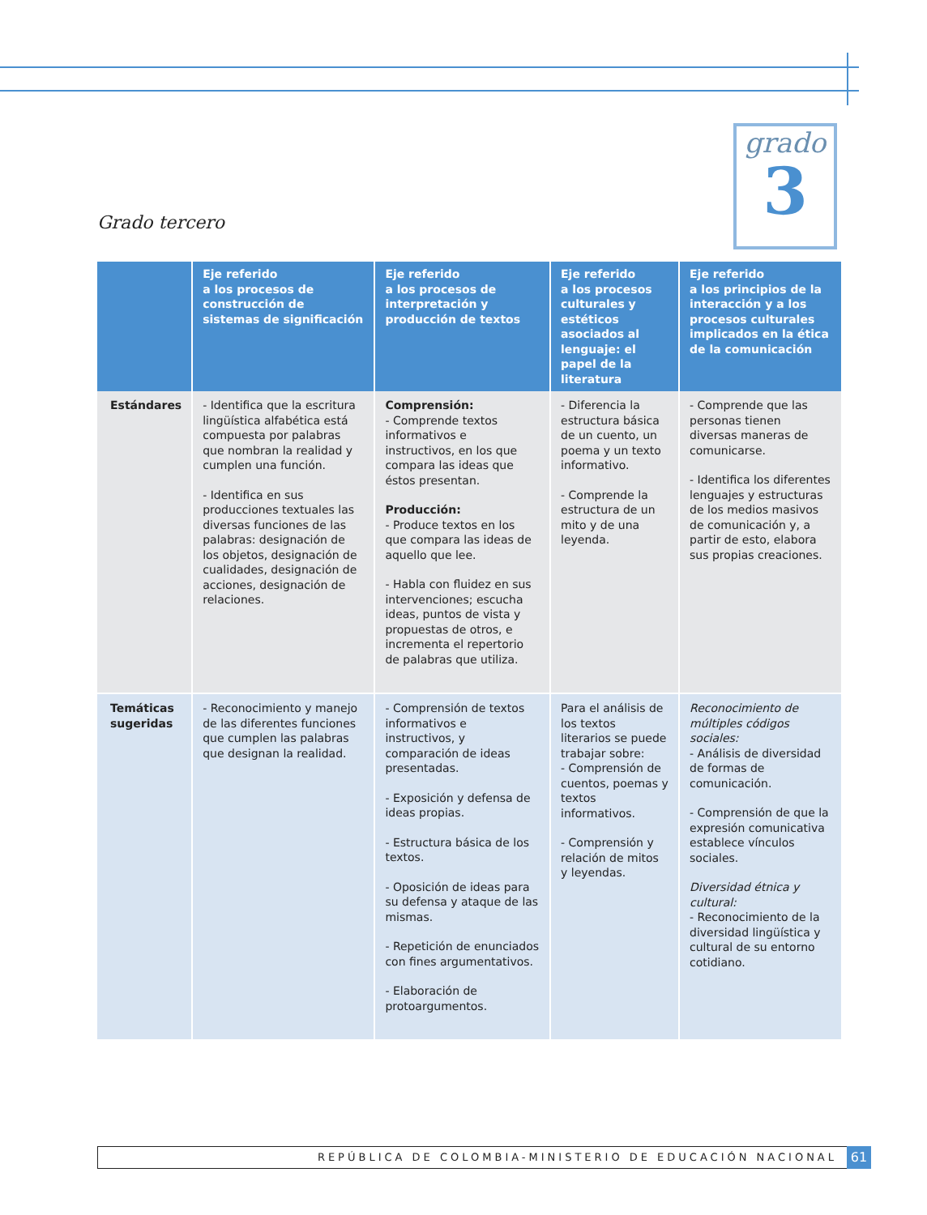grado
3
Grado tercero
| | Eje referido a los procesos de construcción de sistemas de significación | Eje referido a los procesos de interpretación y producción de textos | Eje referido a los procesos culturales y estéticos asociados al lenguaje: el papel de la literatura | Eje referido a los principios de la interacción y a los procesos culturales implicados en la ética de la comunicación |
| --- | --- | --- | --- | --- |
| Estándares | - Identifica que la escritura lingüística alfabética está compuesta por palabras que nombran la realidad y cumplen una función. - Identifica en sus producciones textuales las diversas funciones de las palabras: designación de los objetos, designación de cualidades, designación de acciones, designación de relaciones. | Comprensión: - Comprende textos informativos e instructivos, en los que compara las ideas que éstos presentan. Producción: - Produce textos en los que compara las ideas de aquello que lee. - Habla con fluidez en sus intervenciones; escucha ideas, puntos de vista y propuestas de otros, e incrementa el repertorio de palabras que utiliza. | - Diferencia la estructura básica de un cuento, un poema y un texto informativo. - Comprende la estructura de un mito y de una leyenda. | - Comprende que las personas tienen diversas maneras de comunicarse. - Identifica los diferentes lenguajes y estructuras de los medios masivos de comunicación y, a partir de esto, elabora sus propias creaciones. |
| Temáticas sugeridas | - Reconocimiento y manejo de las diferentes funciones que cumplen las palabras que designan la realidad. | - Comprensión de textos informativos e instructivos, y comparación de ideas presentadas. - Exposición y defensa de ideas propias. - Estructura básica de los textos. - Oposición de ideas para su defensa y ataque de las mismas. - Repetición de enunciados con fines argumentativos. - Elaboración de protoargumentos. | Para el análisis de los textos literarios se puede trabajar sobre: - Comprensión de cuentos, poemas y textos informativos. - Comprensión y relación de mitos y leyendas. | Reconocimiento de múltiples códigos sociales: - Análisis de diversidad de formas de comunicación. - Comprensión de que la expresión comunicativa establece vínculos sociales. Diversidad étnica y cultural: - Reconocimiento de la diversidad lingüística y cultural de su entorno cotidiano. |
REPÚBLICA DE COLOMBIA-MINISTERIO DE EDUCACIÓN NACIONAL 61